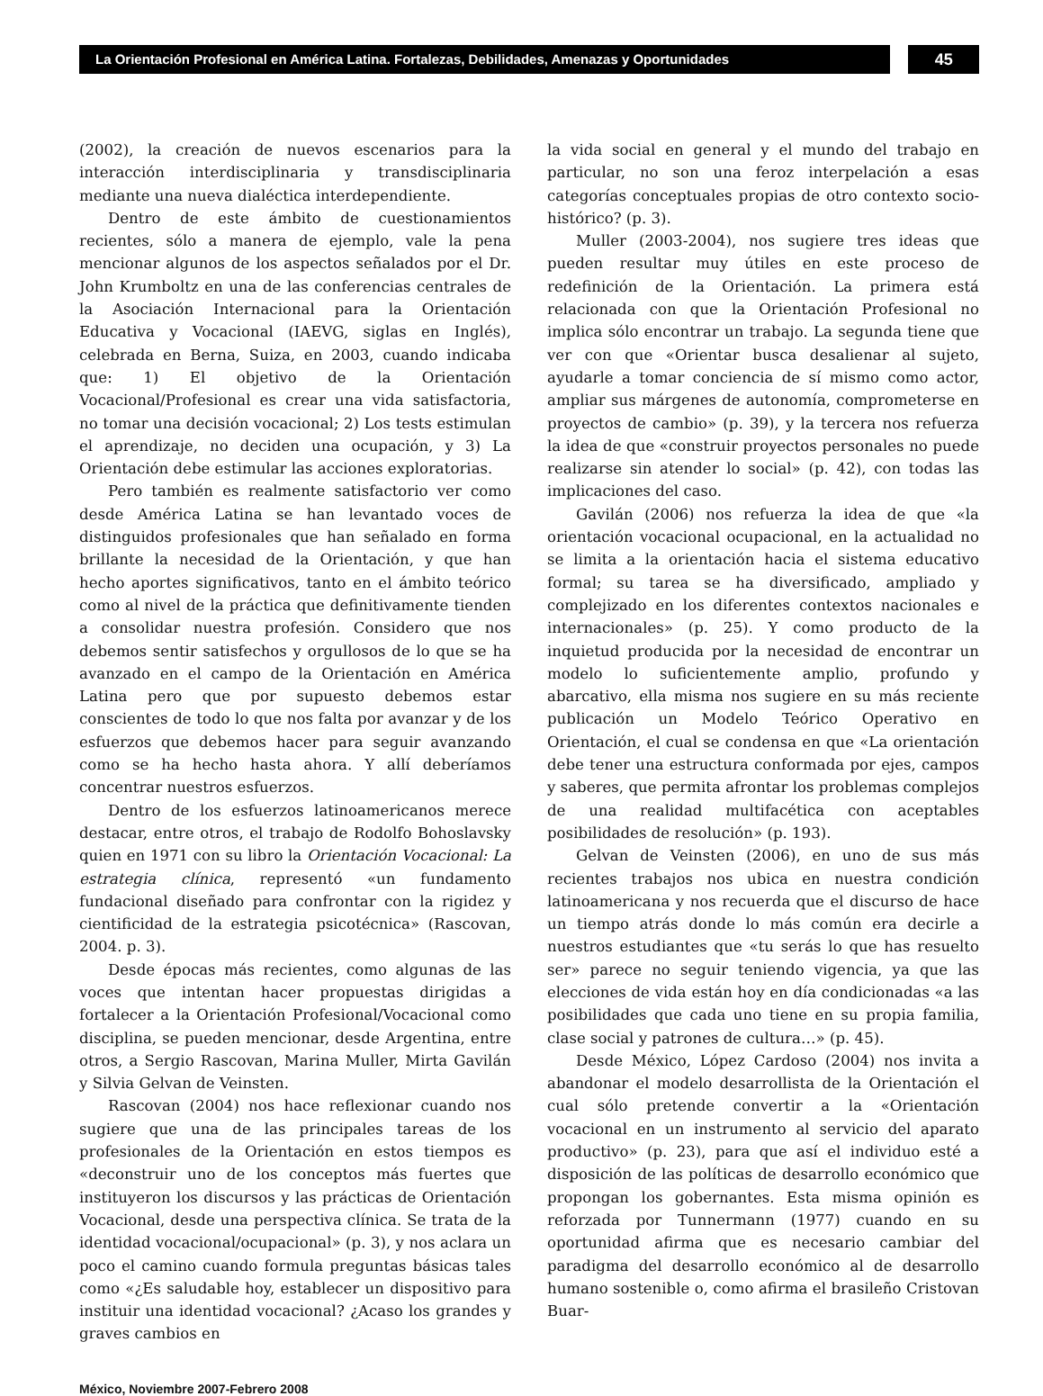La Orientación Profesional en América Latina. Fortalezas, Debilidades, Amenazas y Oportunidades
45
(2002), la creación de nuevos escenarios para la interacción interdisciplinaria y transdisciplinaria mediante una nueva dialéctica interdependiente.
Dentro de este ámbito de cuestionamientos recientes, sólo a manera de ejemplo, vale la pena mencionar algunos de los aspectos señalados por el Dr. John Krumboltz en una de las conferencias centrales de la Asociación Internacional para la Orientación Educativa y Vocacional (IAEVG, siglas en Inglés), celebrada en Berna, Suiza, en 2003, cuando indicaba que: 1) El objetivo de la Orientación Vocacional/Profesional es crear una vida satisfactoria, no tomar una decisión vocacional; 2) Los tests estimulan el aprendizaje, no deciden una ocupación, y 3) La Orientación debe estimular las acciones exploratorias.
Pero también es realmente satisfactorio ver como desde América Latina se han levantado voces de distinguidos profesionales que han señalado en forma brillante la necesidad de la Orientación, y que han hecho aportes significativos, tanto en el ámbito teórico como al nivel de la práctica que definitivamente tienden a consolidar nuestra profesión. Considero que nos debemos sentir satisfechos y orgullosos de lo que se ha avanzado en el campo de la Orientación en América Latina pero que por supuesto debemos estar conscientes de todo lo que nos falta por avanzar y de los esfuerzos que debemos hacer para seguir avanzando como se ha hecho hasta ahora. Y allí deberíamos concentrar nuestros esfuerzos.
Dentro de los esfuerzos latinoamericanos merece destacar, entre otros, el trabajo de Rodolfo Bohoslavsky quien en 1971 con su libro la Orientación Vocacional: La estrategia clínica, representó «un fundamento fundacional diseñado para confrontar con la rigidez y cientificidad de la estrategia psicotécnica» (Rascovan, 2004. p. 3).
Desde épocas más recientes, como algunas de las voces que intentan hacer propuestas dirigidas a fortalecer a la Orientación Profesional/Vocacional como disciplina, se pueden mencionar, desde Argentina, entre otros, a Sergio Rascovan, Marina Muller, Mirta Gavilán y Silvia Gelvan de Veinsten.
Rascovan (2004) nos hace reflexionar cuando nos sugiere que una de las principales tareas de los profesionales de la Orientación en estos tiempos es «deconstruir uno de los conceptos más fuertes que instituyeron los discursos y las prácticas de Orientación Vocacional, desde una perspectiva clínica. Se trata de la identidad vocacional/ocupacional» (p. 3), y nos aclara un poco el camino cuando formula preguntas básicas tales como «¿Es saludable hoy, establecer un dispositivo para instituir una identidad vocacional? ¿Acaso los grandes y graves cambios en
la vida social en general y el mundo del trabajo en particular, no son una feroz interpelación a esas categorías conceptuales propias de otro contexto socio-histórico? (p. 3).
Muller (2003-2004), nos sugiere tres ideas que pueden resultar muy útiles en este proceso de redefinición de la Orientación. La primera está relacionada con que la Orientación Profesional no implica sólo encontrar un trabajo. La segunda tiene que ver con que «Orientar busca desalienar al sujeto, ayudarle a tomar conciencia de sí mismo como actor, ampliar sus márgenes de autonomía, comprometerse en proyectos de cambio» (p. 39), y la tercera nos refuerza la idea de que «construir proyectos personales no puede realizarse sin atender lo social» (p. 42), con todas las implicaciones del caso.
Gavilán (2006) nos refuerza la idea de que «la orientación vocacional ocupacional, en la actualidad no se limita a la orientación hacia el sistema educativo formal; su tarea se ha diversificado, ampliado y complejizado en los diferentes contextos nacionales e internacionales» (p. 25). Y como producto de la inquietud producida por la necesidad de encontrar un modelo lo suficientemente amplio, profundo y abarcativo, ella misma nos sugiere en su más reciente publicación un Modelo Teórico Operativo en Orientación, el cual se condensa en que «La orientación debe tener una estructura conformada por ejes, campos y saberes, que permita afrontar los problemas complejos de una realidad multifacética con aceptables posibilidades de resolución» (p. 193).
Gelvan de Veinsten (2006), en uno de sus más recientes trabajos nos ubica en nuestra condición latinoamericana y nos recuerda que el discurso de hace un tiempo atrás donde lo más común era decirle a nuestros estudiantes que «tu serás lo que has resuelto ser» parece no seguir teniendo vigencia, ya que las elecciones de vida están hoy en día condicionadas «a las posibilidades que cada uno tiene en su propia familia, clase social y patrones de cultura…» (p. 45).
Desde México, López Cardoso (2004) nos invita a abandonar el modelo desarrollista de la Orientación el cual sólo pretende convertir a la «Orientación vocacional en un instrumento al servicio del aparato productivo» (p. 23), para que así el individuo esté a disposición de las políticas de desarrollo económico que propongan los gobernantes. Esta misma opinión es reforzada por Tunnermann (1977) cuando en su oportunidad afirma que es necesario cambiar del paradigma del desarrollo económico al de desarrollo humano sostenible o, como afirma el brasileño Cristovan Buar-
México, Noviembre 2007-Febrero 2008